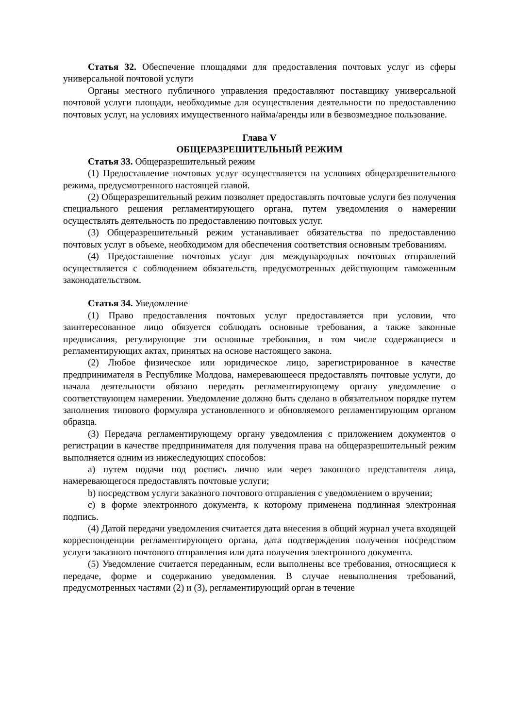Статья 32. Обеспечение площадями для предоставления почтовых услуг из сферы универсальной почтовой услуги
Органы местного публичного управления предоставляют поставщику универсальной почтовой услуги площади, необходимые для осуществления деятельности по предоставлению почтовых услуг, на условиях имущественного найма/аренды или в безвозмездное пользование.
Глава V
ОБЩЕРАЗРЕШИТЕЛЬНЫЙ РЕЖИМ
Статья 33. Общеразрешительный режим
(1) Предоставление почтовых услуг осуществляется на условиях общеразрешительного режима, предусмотренного настоящей главой.
(2) Общеразрешительный режим позволяет предоставлять почтовые услуги без получения специального решения регламентирующего органа, путем уведомления о намерении осуществлять деятельность по предоставлению почтовых услуг.
(3) Общеразрешительный режим устанавливает обязательства по предоставлению почтовых услуг в объеме, необходимом для обеспечения соответствия основным требованиям.
(4) Предоставление почтовых услуг для международных почтовых отправлений осуществляется с соблюдением обязательств, предусмотренных действующим таможенным законодательством.
Статья 34. Уведомление
(1) Право предоставления почтовых услуг предоставляется при условии, что заинтересованное лицо обязуется соблюдать основные требования, а также законные предписания, регулирующие эти основные требования, в том числе содержащиеся в регламентирующих актах, принятых на основе настоящего закона.
(2) Любое физическое или юридическое лицо, зарегистрированное в качестве предпринимателя в Республике Молдова, намеревающееся предоставлять почтовые услуги, до начала деятельности обязано передать регламентирующему органу уведомление о соответствующем намерении. Уведомление должно быть сделано в обязательном порядке путем заполнения типового формуляра установленного и обновляемого регламентирующим органом образца.
(3) Передача регламентирующему органу уведомления с приложением документов о регистрации в качестве предпринимателя для получения права на общеразрешительный режим выполняется одним из нижеследующих способов:
a) путем подачи под роспись лично или через законного представителя лица, намеревающегося предоставлять почтовые услуги;
b) посредством услуги заказного почтового отправления с уведомлением о вручении;
c) в форме электронного документа, к которому применена подлинная электронная подпись.
(4) Датой передачи уведомления считается дата внесения в общий журнал учета входящей корреспонденции регламентирующего органа, дата подтверждения получения посредством услуги заказного почтового отправления или дата получения электронного документа.
(5) Уведомление считается переданным, если выполнены все требования, относящиеся к передаче, форме и содержанию уведомления. В случае невыполнения требований, предусмотренных частями (2) и (3), регламентирующий орган в течение